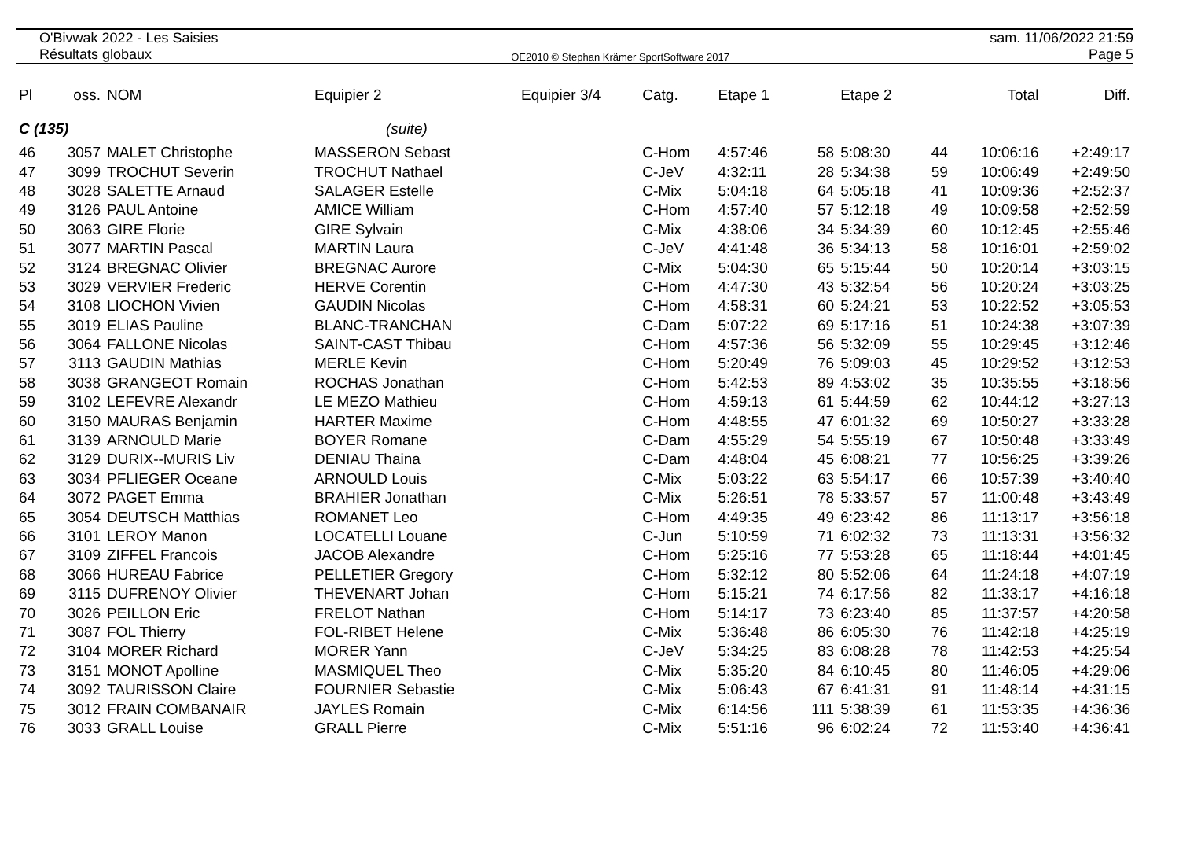O'Bivwak 2022 - Les Saisies sam. 11/06/2022 21:59
Résultats globaux OE2010 © Stephan Krämer SportSoftware 2017 Page 5
| Pl | oss. | NOM | Equipier 2 | Equipier 3/4 | Catg. | Etape 1 | | Etape 2 | | Total | Diff. |
| --- | --- | --- | --- | --- | --- | --- | --- | --- | --- | --- | --- |
| C (135) | | | (suite) | | | | | | | | |
| 46 | 3057 | MALET Christophe | MASSERON Sebast | | C-Hom | 4:57:46 | 58 | 5:08:30 | 44 | 10:06:16 | +2:49:17 |
| 47 | 3099 | TROCHUT Severin | TROCHUT Nathael | | C-JeV | 4:32:11 | 28 | 5:34:38 | 59 | 10:06:49 | +2:49:50 |
| 48 | 3028 | SALETTE Arnaud | SALAGER Estelle | | C-Mix | 5:04:18 | 64 | 5:05:18 | 41 | 10:09:36 | +2:52:37 |
| 49 | 3126 | PAUL Antoine | AMICE William | | C-Hom | 4:57:40 | 57 | 5:12:18 | 49 | 10:09:58 | +2:52:59 |
| 50 | 3063 | GIRE Florie | GIRE Sylvain | | C-Mix | 4:38:06 | 34 | 5:34:39 | 60 | 10:12:45 | +2:55:46 |
| 51 | 3077 | MARTIN Pascal | MARTIN Laura | | C-JeV | 4:41:48 | 36 | 5:34:13 | 58 | 10:16:01 | +2:59:02 |
| 52 | 3124 | BREGNAC Olivier | BREGNAC Aurore | | C-Mix | 5:04:30 | 65 | 5:15:44 | 50 | 10:20:14 | +3:03:15 |
| 53 | 3029 | VERVIER Frederic | HERVE Corentin | | C-Hom | 4:47:30 | 43 | 5:32:54 | 56 | 10:20:24 | +3:03:25 |
| 54 | 3108 | LIOCHON Vivien | GAUDIN Nicolas | | C-Hom | 4:58:31 | 60 | 5:24:21 | 53 | 10:22:52 | +3:05:53 |
| 55 | 3019 | ELIAS Pauline | BLANC-TRANCHAN | | C-Dam | 5:07:22 | 69 | 5:17:16 | 51 | 10:24:38 | +3:07:39 |
| 56 | 3064 | FALLONE Nicolas | SAINT-CAST Thibau | | C-Hom | 4:57:36 | 56 | 5:32:09 | 55 | 10:29:45 | +3:12:46 |
| 57 | 3113 | GAUDIN Mathias | MERLE Kevin | | C-Hom | 5:20:49 | 76 | 5:09:03 | 45 | 10:29:52 | +3:12:53 |
| 58 | 3038 | GRANGEOT Romain | ROCHAS Jonathan | | C-Hom | 5:42:53 | 89 | 4:53:02 | 35 | 10:35:55 | +3:18:56 |
| 59 | 3102 | LEFEVRE Alexandr | LE MEZO Mathieu | | C-Hom | 4:59:13 | 61 | 5:44:59 | 62 | 10:44:12 | +3:27:13 |
| 60 | 3150 | MAURAS Benjamin | HARTER Maxime | | C-Hom | 4:48:55 | 47 | 6:01:32 | 69 | 10:50:27 | +3:33:28 |
| 61 | 3139 | ARNOULD Marie | BOYER Romane | | C-Dam | 4:55:29 | 54 | 5:55:19 | 67 | 10:50:48 | +3:33:49 |
| 62 | 3129 | DURIX--MURIS Liv | DENIAU Thaina | | C-Dam | 4:48:04 | 45 | 6:08:21 | 77 | 10:56:25 | +3:39:26 |
| 63 | 3034 | PFLIEGER Oceane | ARNOULD Louis | | C-Mix | 5:03:22 | 63 | 5:54:17 | 66 | 10:57:39 | +3:40:40 |
| 64 | 3072 | PAGET Emma | BRAHIER Jonathan | | C-Mix | 5:26:51 | 78 | 5:33:57 | 57 | 11:00:48 | +3:43:49 |
| 65 | 3054 | DEUTSCH Matthias | ROMANET Leo | | C-Hom | 4:49:35 | 49 | 6:23:42 | 86 | 11:13:17 | +3:56:18 |
| 66 | 3101 | LEROY Manon | LOCATELLI Louane | | C-Jun | 5:10:59 | 71 | 6:02:32 | 73 | 11:13:31 | +3:56:32 |
| 67 | 3109 | ZIFFEL Francois | JACOB Alexandre | | C-Hom | 5:25:16 | 77 | 5:53:28 | 65 | 11:18:44 | +4:01:45 |
| 68 | 3066 | HUREAU Fabrice | PELLETIER Gregory | | C-Hom | 5:32:12 | 80 | 5:52:06 | 64 | 11:24:18 | +4:07:19 |
| 69 | 3115 | DUFRENOY Olivier | THEVENART Johan | | C-Hom | 5:15:21 | 74 | 6:17:56 | 82 | 11:33:17 | +4:16:18 |
| 70 | 3026 | PEILLON Eric | FRELOT Nathan | | C-Hom | 5:14:17 | 73 | 6:23:40 | 85 | 11:37:57 | +4:20:58 |
| 71 | 3087 | FOL Thierry | FOL-RIBET Helene | | C-Mix | 5:36:48 | 86 | 6:05:30 | 76 | 11:42:18 | +4:25:19 |
| 72 | 3104 | MORER Richard | MORER Yann | | C-JeV | 5:34:25 | 83 | 6:08:28 | 78 | 11:42:53 | +4:25:54 |
| 73 | 3151 | MONOT Apolline | MASMIQUEL Theo | | C-Mix | 5:35:20 | 84 | 6:10:45 | 80 | 11:46:05 | +4:29:06 |
| 74 | 3092 | TAURISSON Claire | FOURNIER Sebastie | | C-Mix | 5:06:43 | 67 | 6:41:31 | 91 | 11:48:14 | +4:31:15 |
| 75 | 3012 | FRAIN COMBANAIR | JAYLES Romain | | C-Mix | 6:14:56 | 111 | 5:38:39 | 61 | 11:53:35 | +4:36:36 |
| 76 | 3033 | GRALL Louise | GRALL Pierre | | C-Mix | 5:51:16 | 96 | 6:02:24 | 72 | 11:53:40 | +4:36:41 |